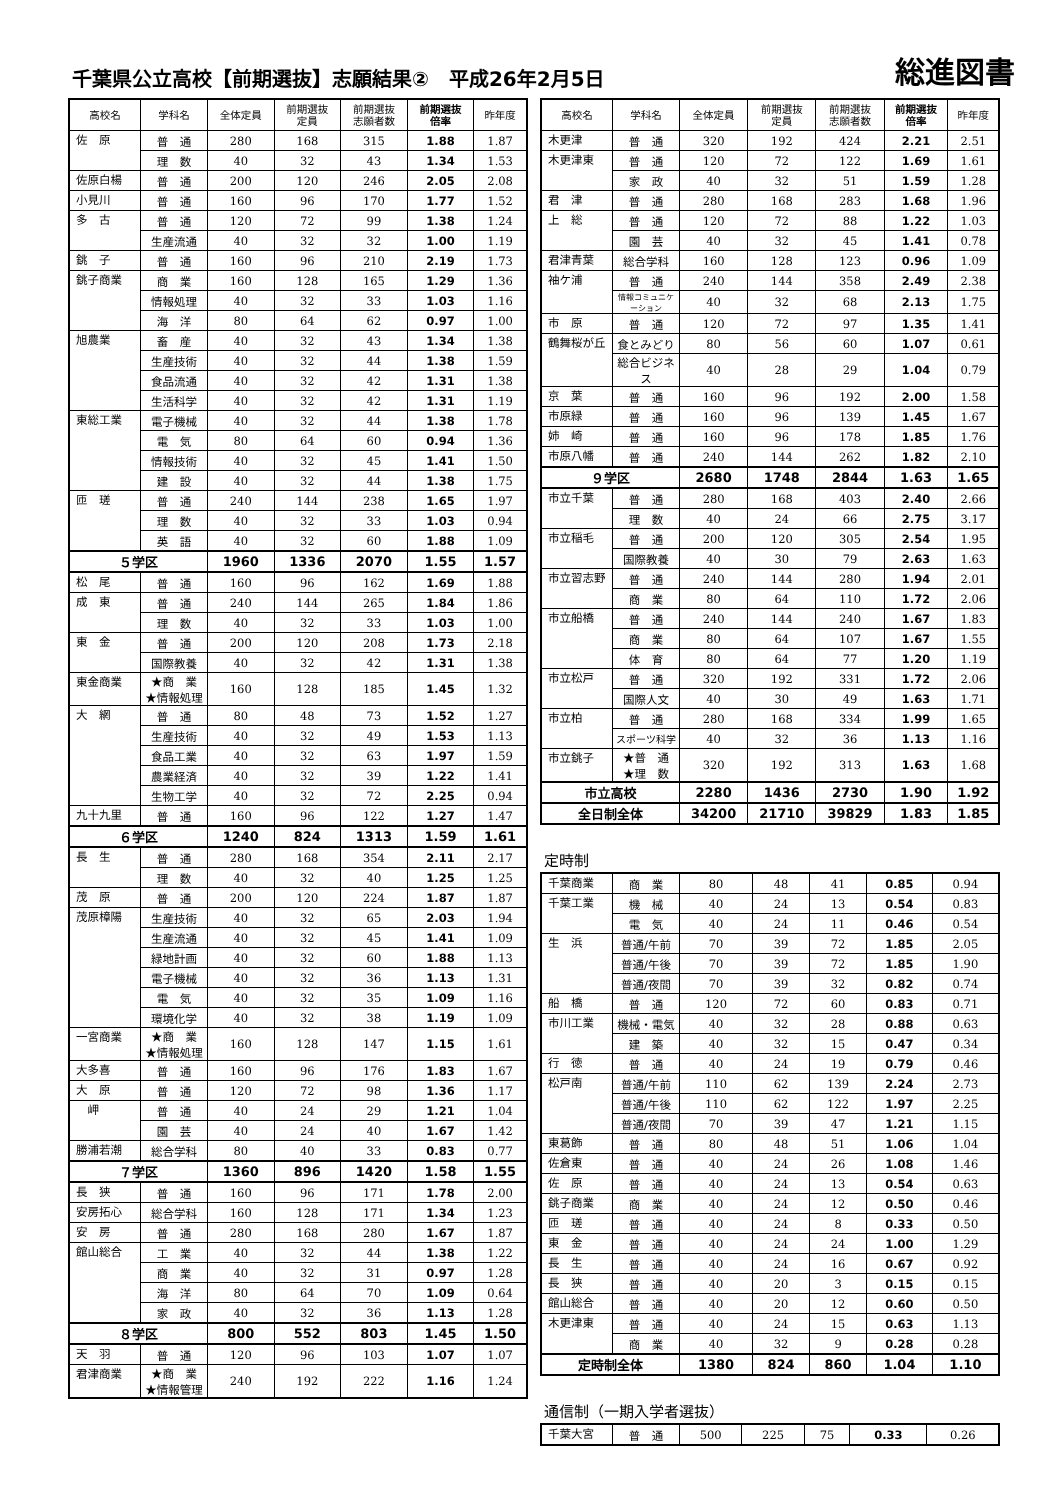千葉県公立高校【前期選抜】志願結果②　平成26年2月5日
総進図書
| 高校名 | 学科名 | 全体定員 | 前期選抜 定員 | 前期選抜 志願者数 | 前期選抜 倍率 | 昨年度 |
| --- | --- | --- | --- | --- | --- | --- |
| 佐 原 | 普 通 | 280 | 168 | 315 | 1.88 | 1.87 |
| | 理 数 | 40 | 32 | 43 | 1.34 | 1.53 |
| 佐原白楊 | 普 通 | 200 | 120 | 246 | 2.05 | 2.08 |
| 小見川 | 普 通 | 160 | 96 | 170 | 1.77 | 1.52 |
| 多 古 | 普 通 | 120 | 72 | 99 | 1.38 | 1.24 |
| | 生産流通 | 40 | 32 | 32 | 1.00 | 1.19 |
| 銚 子 | 普 通 | 160 | 96 | 210 | 2.19 | 1.73 |
| 銚子商業 | 商 業 | 160 | 128 | 165 | 1.29 | 1.36 |
| | 情報処理 | 40 | 32 | 33 | 1.03 | 1.16 |
| | 海 洋 | 80 | 64 | 62 | 0.97 | 1.00 |
| 旭農業 | 畜 産 | 40 | 32 | 43 | 1.34 | 1.38 |
| | 生産技術 | 40 | 32 | 44 | 1.38 | 1.59 |
| | 食品流通 | 40 | 32 | 42 | 1.31 | 1.38 |
| | 生活科学 | 40 | 32 | 42 | 1.31 | 1.19 |
| 東総工業 | 電子機械 | 40 | 32 | 44 | 1.38 | 1.78 |
| | 電 気 | 80 | 64 | 60 | 0.94 | 1.36 |
| | 情報技術 | 40 | 32 | 45 | 1.41 | 1.50 |
| | 建 設 | 40 | 32 | 44 | 1.38 | 1.75 |
| 匝 瑳 | 普 通 | 240 | 144 | 238 | 1.65 | 1.97 |
| | 理 数 | 40 | 32 | 33 | 1.03 | 0.94 |
| | 英 語 | 40 | 32 | 60 | 1.88 | 1.09 |
| ５学区 | | 1960 | 1336 | 2070 | 1.55 | 1.57 |
| 松 尾 | 普 通 | 160 | 96 | 162 | 1.69 | 1.88 |
| 成 東 | 普 通 | 240 | 144 | 265 | 1.84 | 1.86 |
| | 理 数 | 40 | 32 | 33 | 1.03 | 1.00 |
| 東 金 | 普 通 | 200 | 120 | 208 | 1.73 | 2.18 |
| | 国際教養 | 40 | 32 | 42 | 1.31 | 1.38 |
| 東金商業 | ★商 業 ★情報処理 | 160 | 128 | 185 | 1.45 | 1.32 |
| 大 網 | 普 通 | 80 | 48 | 73 | 1.52 | 1.27 |
| | 生産技術 | 40 | 32 | 49 | 1.53 | 1.13 |
| | 食品工業 | 40 | 32 | 63 | 1.97 | 1.59 |
| | 農業経済 | 40 | 32 | 39 | 1.22 | 1.41 |
| | 生物工学 | 40 | 32 | 72 | 2.25 | 0.94 |
| 九十九里 | 普 通 | 160 | 96 | 122 | 1.27 | 1.47 |
| ６学区 | | 1240 | 824 | 1313 | 1.59 | 1.61 |
| 長 生 | 普 通 | 280 | 168 | 354 | 2.11 | 2.17 |
| | 理 数 | 40 | 32 | 40 | 1.25 | 1.25 |
| 茂 原 | 普 通 | 200 | 120 | 224 | 1.87 | 1.87 |
| 茂原樟陽 | 生産技術 | 40 | 32 | 65 | 2.03 | 1.94 |
| | 生産流通 | 40 | 32 | 45 | 1.41 | 1.09 |
| | 緑地計画 | 40 | 32 | 60 | 1.88 | 1.13 |
| | 電子機械 | 40 | 32 | 36 | 1.13 | 1.31 |
| | 電 気 | 40 | 32 | 35 | 1.09 | 1.16 |
| | 環境化学 | 40 | 32 | 38 | 1.19 | 1.09 |
| 一宮商業 | ★商 業 ★情報処理 | 160 | 128 | 147 | 1.15 | 1.61 |
| 大多喜 | 普 通 | 160 | 96 | 176 | 1.83 | 1.67 |
| 大 原 | 普 通 | 120 | 72 | 98 | 1.36 | 1.17 |
| 岬 | 普 通 | 40 | 24 | 29 | 1.21 | 1.04 |
| | 園 芸 | 40 | 24 | 40 | 1.67 | 1.42 |
| 勝浦若潮 | 総合学科 | 80 | 40 | 33 | 0.83 | 0.77 |
| ７学区 | | 1360 | 896 | 1420 | 1.58 | 1.55 |
| 長 狭 | 普 通 | 160 | 96 | 171 | 1.78 | 2.00 |
| 安房拓心 | 総合学科 | 160 | 128 | 171 | 1.34 | 1.23 |
| 安 房 | 普 通 | 280 | 168 | 280 | 1.67 | 1.87 |
| 館山総合 | 工 業 | 40 | 32 | 44 | 1.38 | 1.22 |
| | 商 業 | 40 | 32 | 31 | 0.97 | 1.28 |
| | 海 洋 | 80 | 64 | 70 | 1.09 | 0.64 |
| | 家 政 | 40 | 32 | 36 | 1.13 | 1.28 |
| ８学区 | | 800 | 552 | 803 | 1.45 | 1.50 |
| 天 羽 | 普 通 | 120 | 96 | 103 | 1.07 | 1.07 |
| 君津商業 | ★商 業 ★情報管理 | 240 | 192 | 222 | 1.16 | 1.24 |
| 高校名 | 学科名 | 全体定員 | 前期選抜 定員 | 前期選抜 志願者数 | 前期選抜 倍率 | 昨年度 |
| --- | --- | --- | --- | --- | --- | --- |
| 木更津 | 普 通 | 320 | 192 | 424 | 2.21 | 2.51 |
| 木更津東 | 普 通 | 120 | 72 | 122 | 1.69 | 1.61 |
| | 家 政 | 40 | 32 | 51 | 1.59 | 1.28 |
| 君 津 | 普 通 | 280 | 168 | 283 | 1.68 | 1.96 |
| 上 総 | 普 通 | 120 | 72 | 88 | 1.22 | 1.03 |
| | 園 芸 | 40 | 32 | 45 | 1.41 | 0.78 |
| 君津青葉 | 総合学科 | 160 | 128 | 123 | 0.96 | 1.09 |
| 袖ケ浦 | 普 通 | 240 | 144 | 358 | 2.49 | 2.38 |
| | 情報コミュニケーション | 40 | 32 | 68 | 2.13 | 1.75 |
| 市 原 | 普 通 | 120 | 72 | 97 | 1.35 | 1.41 |
| 鶴舞桜が丘 | 食とみどり | 80 | 56 | 60 | 1.07 | 0.61 |
| | 総合ビジネス | 40 | 28 | 29 | 1.04 | 0.79 |
| 京 葉 | 普 通 | 160 | 96 | 192 | 2.00 | 1.58 |
| 市原緑 | 普 通 | 160 | 96 | 139 | 1.45 | 1.67 |
| 姉 崎 | 普 通 | 160 | 96 | 178 | 1.85 | 1.76 |
| 市原八幡 | 普 通 | 240 | 144 | 262 | 1.82 | 2.10 |
| ９学区 | | 2680 | 1748 | 2844 | 1.63 | 1.65 |
| 市立千葉 | 普 通 | 280 | 168 | 403 | 2.40 | 2.66 |
| | 理 数 | 40 | 24 | 66 | 2.75 | 3.17 |
| 市立稲毛 | 普 通 | 200 | 120 | 305 | 2.54 | 1.95 |
| | 国際教養 | 40 | 30 | 79 | 2.63 | 1.63 |
| 市立習志野 | 普 通 | 240 | 144 | 280 | 1.94 | 2.01 |
| | 商 業 | 80 | 64 | 110 | 1.72 | 2.06 |
| 市立船橋 | 普 通 | 240 | 144 | 240 | 1.67 | 1.83 |
| | 商 業 | 80 | 64 | 107 | 1.67 | 1.55 |
| | 体 育 | 80 | 64 | 77 | 1.20 | 1.19 |
| 市立松戸 | 普 通 | 320 | 192 | 331 | 1.72 | 2.06 |
| | 国際人文 | 40 | 30 | 49 | 1.63 | 1.71 |
| 市立柏 | 普 通 | 280 | 168 | 334 | 1.99 | 1.65 |
| | スポーツ科学 | 40 | 32 | 36 | 1.13 | 1.16 |
| 市立銚子 | ★普 通 ★理 数 | 320 | 192 | 313 | 1.63 | 1.68 |
| 市立高校 | | 2280 | 1436 | 2730 | 1.90 | 1.92 |
| 全日制全体 | | 34200 | 21710 | 39829 | 1.83 | 1.85 |
定時制
| 千葉商業 | 商 業 | 80 | 48 | 41 | 0.85 | 0.94 |
| 千葉工業 | 機 械 | 40 | 24 | 13 | 0.54 | 0.83 |
| | 電 気 | 40 | 24 | 11 | 0.46 | 0.54 |
| 生 浜 | 普通/午前 | 70 | 39 | 72 | 1.85 | 2.05 |
| | 普通/午後 | 70 | 39 | 72 | 1.85 | 1.90 |
| | 普通/夜間 | 70 | 39 | 32 | 0.82 | 0.74 |
| 船 橋 | 普 通 | 120 | 72 | 60 | 0.83 | 0.71 |
| 市川工業 | 機械・電気 | 40 | 32 | 28 | 0.88 | 0.63 |
| | 建 築 | 40 | 32 | 15 | 0.47 | 0.34 |
| 行 徳 | 普 通 | 40 | 24 | 19 | 0.79 | 0.46 |
| 松戸南 | 普通/午前 | 110 | 62 | 139 | 2.24 | 2.73 |
| | 普通/午後 | 110 | 62 | 122 | 1.97 | 2.25 |
| | 普通/夜間 | 70 | 39 | 47 | 1.21 | 1.15 |
| 東葛飾 | 普 通 | 80 | 48 | 51 | 1.06 | 1.04 |
| 佐倉東 | 普 通 | 40 | 24 | 26 | 1.08 | 1.46 |
| 佐 原 | 普 通 | 40 | 24 | 13 | 0.54 | 0.63 |
| 銚子商業 | 商 業 | 40 | 24 | 12 | 0.50 | 0.46 |
| 匝 瑳 | 普 通 | 40 | 24 | 8 | 0.33 | 0.50 |
| 東 金 | 普 通 | 40 | 24 | 24 | 1.00 | 1.29 |
| 長 生 | 普 通 | 40 | 24 | 16 | 0.67 | 0.92 |
| 長 狭 | 普 通 | 40 | 20 | 3 | 0.15 | 0.15 |
| 館山総合 | 普 通 | 40 | 20 | 12 | 0.60 | 0.50 |
| 木更津東 | 普 通 | 40 | 24 | 15 | 0.63 | 1.13 |
| | 商 業 | 40 | 32 | 9 | 0.28 | 0.28 |
| 定時制全体 | | 1380 | 824 | 860 | 1.04 | 1.10 |
通信制（一期入学者選抜）
| 千葉大宮 | 普 通 | 500 | 225 | 75 | 0.33 | 0.26 |